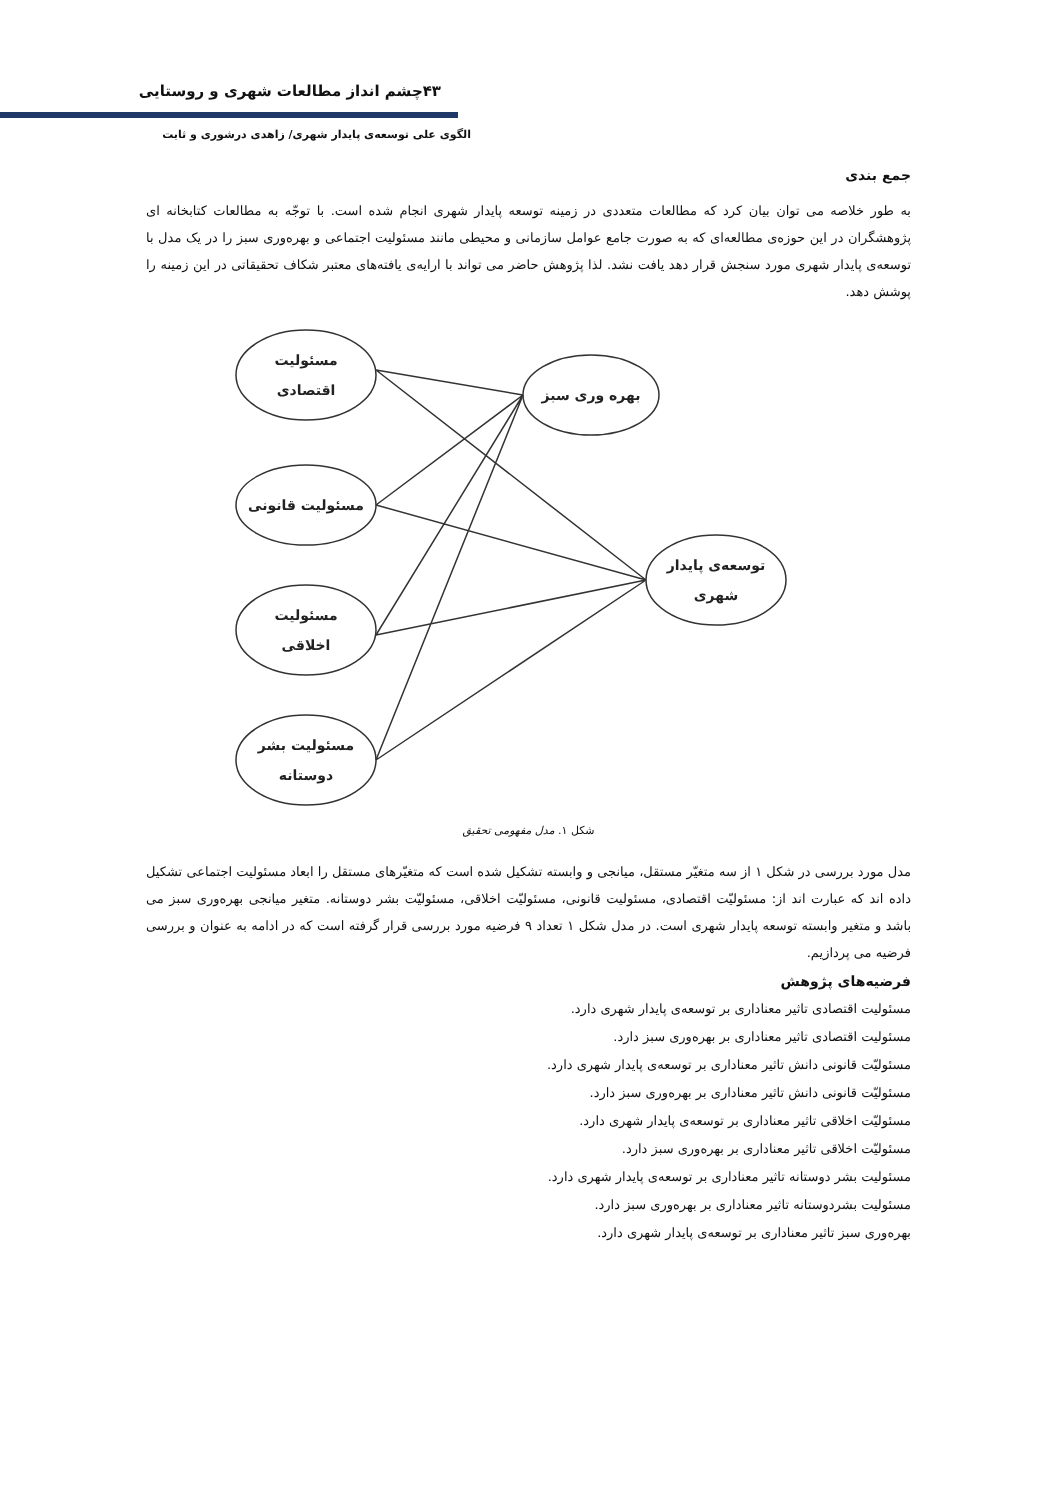۴۳چشم انداز مطالعات شهری و روستایی
الگوی علی توسعه‌ی پایدار شهری/ زاهدی درشوری و ثابت
جمع بندی
به طور خلاصه می توان بیان کرد که مطالعات متعددی در زمینه توسعه پایدار شهری انجام شده است. با توجّه به مطالعات کتابخانه ای پژوهشگران در این حوزه‌ی مطالعه‌ای که به صورت جامع عوامل سازمانی و محیطی مانند مسئولیت اجتماعی و بهره‌وری سبز را در یک مدل با توسعه‌ی پایدار شهری مورد سنجش قرار دهد یافت نشد. لذا پژوهش حاضر می تواند با ارایه‌ی یافته‌های معتبر شکاف تحقیقاتی در این زمینه را پوشش دهد.
مسئولیت
اقتصادی
بهره وری سبز
مسئولیت قانونی
توسعه‌ی پایدار
شهری
مسئولیت
اخلاقی
مسئولیت بشر
دوستانه
شکل ۱. مدل مفهومی تحقیق
مدل مورد بررسی در شکل ۱ از سه متغیّر مستقل، میانجی و وابسته تشکیل شده است که متغیّرهای مستقل را ابعاد مسئولیت اجتماعی تشکیل داده اند که عبارت اند از: مسئولیّت اقتصادی، مسئولیت قانونی، مسئولیّت اخلاقی، مسئولیّت بشر دوستانه. متغیر میانجی بهره‌وری سبز می باشد و متغیر وابسته توسعه پایدار شهری است. در مدل شکل ۱ تعداد ۹ فرضیه مورد بررسی قرار گرفته است که در ادامه به عنوان و بررسی فرضیه می پردازیم.
فرضیه‌های پژوهش
مسئولیت اقتصادی تاثیر معناداری بر توسعه‌ی پایدار شهری دارد.
مسئولیت اقتصادی تاثیر معناداری بر بهره‌وری سبز دارد.
مسئولیّت قانونی دانش تاثیر معناداری بر توسعه‌ی پایدار شهری دارد.
مسئولیّت قانونی دانش تاثیر معناداری بر بهره‌وری سبز دارد.
مسئولیّت اخلاقی تاثیر معناداری بر توسعه‌ی پایدار شهری دارد.
مسئولیّت اخلاقی تاثیر معناداری بر بهره‌وری سبز دارد.
مسئولیت بشر دوستانه تاثیر معناداری بر توسعه‌ی پایدار شهری دارد.
مسئولیت بشردوستانه تاثیر معناداری بر بهره‌وری سبز دارد.
بهره‌وری سبز تاثیر معناداری بر توسعه‌ی پایدار شهری دارد.